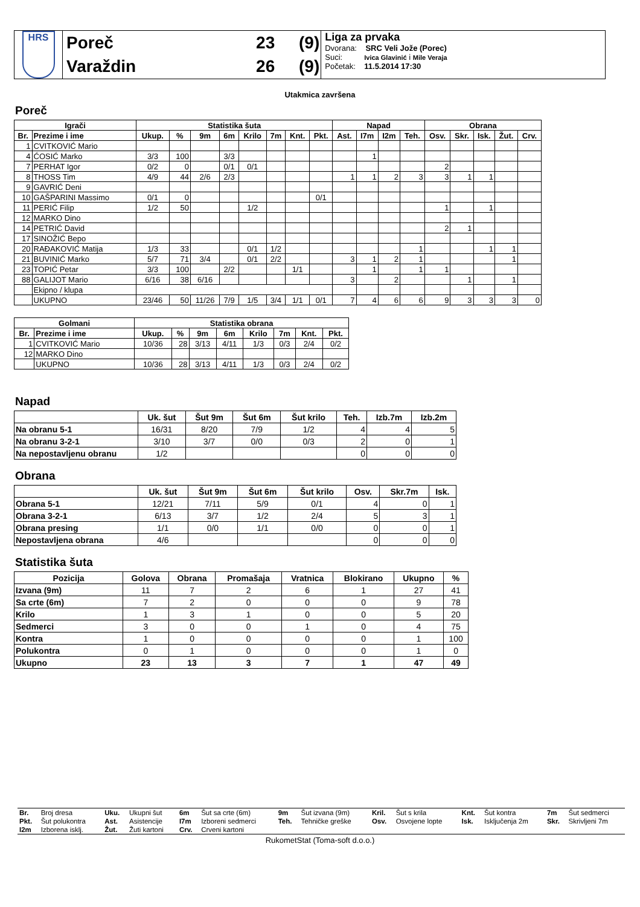| HRS | Poreč | 23 | (9) | Liga za prvaka Dvorana: SRC Veli Jože (Porec) Suci: Ivica Glavinić i Mile Veraja Početak: 11.5.2014 17:30 |
| | Varaždin | 26 | (9) | |
Utakmica završena
Poreč
| Igrači | | Statistika šuta | | | | | | | | Napad | | | | Obrana | | | | |
| --- | --- | --- | --- | --- | --- | --- | --- | --- | --- | --- | --- | --- | --- | --- | --- | --- | --- | --- |
| Br. | Prezime i ime | Ukup. | % | 9m | 6m | Krilo | 7m | Knt. | Pkt. | Ast. | I7m | I2m | Teh. | Osv. | Skr. | Isk. | Žut. | Crv. |
| 1 | CVITKOVIĆ Mario | | | | | | | | | | | | | | | | | |
| 4 | ĆOSIĆ Marko | 3/3 | 100 | | 3/3 | | | | | | 1 | | | | | | | |
| 7 | PERHAT Igor | 0/2 | 0 | | 0/1 | 0/1 | | | | | | | | 2 | | | | |
| 8 | THOSS Tim | 4/9 | 44 | 2/6 | 2/3 | | | | | 1 | 1 | 2 | 3 | 3 | 1 | 1 | | |
| 9 | GAVRIĆ Deni | | | | | | | | | | | | | | | | | |
| 10 | GAŠPARINI Massimo | 0/1 | 0 | | | | | | 0/1 | | | | | | | | | |
| 11 | PERIĆ Filip | 1/2 | 50 | | | 1/2 | | | | | | | | 1 | | 1 | | |
| 12 | MARKO Dino | | | | | | | | | | | | | | | | | |
| 14 | PETRIĆ David | | | | | | | | | | | | | 2 | 1 | | | |
| 17 | SINOŽIĆ Bepo | | | | | | | | | | | | | | | | | |
| 20 | RAĐAKOVIĆ Matija | 1/3 | 33 | | | 0/1 | 1/2 | | | | | | 1 | | | 1 | 1 | |
| 21 | BUVINIĆ Marko | 5/7 | 71 | 3/4 | | 0/1 | 2/2 | | | 3 | 1 | 2 | 1 | | | | 1 | |
| 23 | TOPIĆ Petar | 3/3 | 100 | | 2/2 | | | 1/1 | | | 1 | | 1 | 1 | | | | |
| 88 | GALIJOT Mario | 6/16 | 38 | 6/16 | | | | | | 3 | | 2 | | | 1 | | 1 | |
| | Ekipno / klupa | | | | | | | | | | | | | | | | | |
| | UKUPNO | 23/46 | 50 | 11/26 | 7/9 | 1/5 | 3/4 | 1/1 | 0/1 | 7 | 4 | 6 | 6 | 9 | 3 | 3 | 3 | 0 |
| Golmani | | Statistika obrana | | | | | | | |
| --- | --- | --- | --- | --- | --- | --- | --- | --- | --- |
| Br. | Prezime i ime | Ukup. | % | 9m | 6m | Krilo | 7m | Knt. | Pkt. |
| 1 | CVITKOVIĆ Mario | 10/36 | 28 | 3/13 | 4/11 | 1/3 | 0/3 | 2/4 | 0/2 |
| 12 | MARKO Dino | | | | | | | | |
| | UKUPNO | 10/36 | 28 | 3/13 | 4/11 | 1/3 | 0/3 | 2/4 | 0/2 |
Napad
| | Uk. šut | Šut 9m | Šut 6m | Šut krilo | Teh. | Izb.7m | Izb.2m |
| --- | --- | --- | --- | --- | --- | --- | --- |
| Na obranu 5-1 | 16/31 | 8/20 | 7/9 | 1/2 | 4 | 4 | 5 |
| Na obranu 3-2-1 | 3/10 | 3/7 | 0/0 | 0/3 | 2 | 0 | 1 |
| Na nepostavljenu obranu | 1/2 | | | | 0 | 0 | 0 |
Obrana
| | Uk. šut | Šut 9m | Šut 6m | Šut krilo | Osv. | Skr.7m | Isk. |
| --- | --- | --- | --- | --- | --- | --- | --- |
| Obrana 5-1 | 12/21 | 7/11 | 5/9 | 0/1 | 4 | 0 | 1 |
| Obrana 3-2-1 | 6/13 | 3/7 | 1/2 | 2/4 | 5 | 3 | 1 |
| Obrana presing | 1/1 | 0/0 | 1/1 | 0/0 | 0 | 0 | 1 |
| Nepostavljena obrana | 4/6 | | | | 0 | 0 | 0 |
Statistika šuta
| Pozicija | Golova | Obrana | Promašaja | Vratnica | Blokirano | Ukupno | % |
| --- | --- | --- | --- | --- | --- | --- | --- |
| Izvana (9m) | 11 | 7 | 2 | 6 | 1 | 27 | 41 |
| Sa crte (6m) | 7 | 2 | 0 | 0 | 0 | 9 | 78 |
| Krilo | 1 | 3 | 1 | 0 | 0 | 5 | 20 |
| Sedmerci | 3 | 0 | 0 | 1 | 0 | 4 | 75 |
| Kontra | 1 | 0 | 0 | 0 | 0 | 1 | 100 |
| Polukontra | 0 | 1 | 0 | 0 | 0 | 1 | 0 |
| Ukupno | 23 | 13 | 3 | 7 | 1 | 47 | 49 |
| Br. | Broj dresa | Uku. | Ukupni šut | 6m | Šut sa crte (6m) | 9m | Šut izvana (9m) | Kril. | Šut s krila | Knt. | Šut kontra | 7m | Šut sedmerci |
| Pkt. | Šut polukontra | Ast. | Asistencije | I7m | Izboreni sedmerci | Teh. | Tehničke greške | Osv. | Osvojene lopte | Isk. | Isključenja 2m | Skr. | Skrivljeni 7m |
| I2m | Izborena isklj. | Žut. | Žuti kartoni | Crv. | Crveni kartoni | | | | | | | | |
RukometStat (Toma-soft d.o.o.)